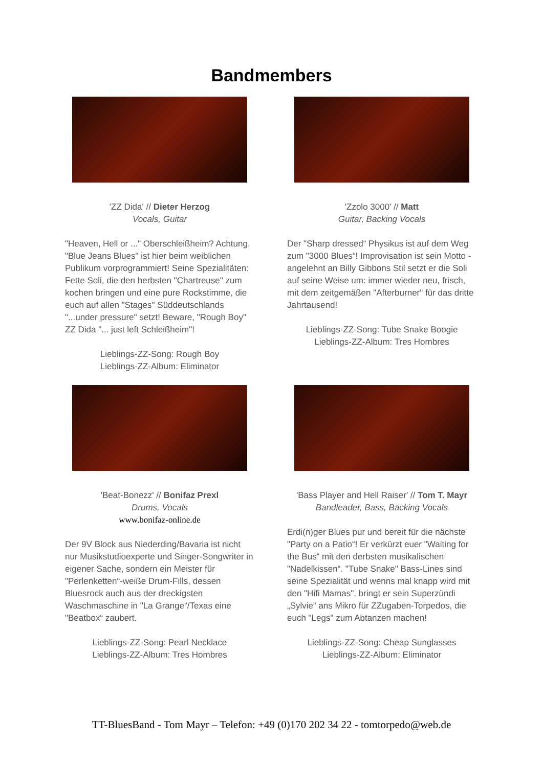Bandmembers
'ZZ Dida' // Dieter Herzog
Vocals, Guitar
"Heaven, Hell or ..." Oberschleißheim? Achtung, "Blue Jeans Blues" ist hier beim weiblichen Publikum vorprogrammiert! Seine Spezialitäten: Fette Soli, die den herbsten "Chartreuse" zum kochen bringen und eine pure Rockstimme, die euch auf allen "Stages" Süddeutschlands "...under pressure" setzt! Beware, "Rough Boy" ZZ Dida "... just left Schleißheim"!
Lieblings-ZZ-Song: Rough Boy
Lieblings-ZZ-Album: Eliminator
'Zzolo 3000' // Matt
Guitar, Backing Vocals
Der "Sharp dressed“ Physikus ist auf dem Weg zum "3000 Blues“! Improvisation ist sein Motto - angelehnt an Billy Gibbons Stil setzt er die Soli auf seine Weise um: immer wieder neu, frisch, mit dem zeitgemäßen "Afterburner" für das dritte Jahrtausend!
Lieblings-ZZ-Song: Tube Snake Boogie
Lieblings-ZZ-Album: Tres Hombres
'Beat-Bonezz' // Bonifaz Prexl
Drums, Vocals
www.bonifaz-online.de
Der 9V Block aus Niederding/Bavaria ist nicht nur Musikstudioexperte und Singer-Songwriter in eigener Sache, sondern ein Meister für "Perlenketten“-weiße Drum-Fills, dessen Bluesrock auch aus der dreckigsten Waschmaschine in "La Grange“/Texas eine "Beatbox“ zaubert.
Lieblings-ZZ-Song: Pearl Necklace
Lieblings-ZZ-Album: Tres Hombres
'Bass Player and Hell Raiser' // Tom T. Mayr
Bandleader, Bass, Backing Vocals
Erdi(n)ger Blues pur und bereit für die nächste "Party on a Patio“! Er verkürzt euer "Waiting for the Bus“ mit den derbsten musikalischen "Nadelkissen“. "Tube Snake" Bass-Lines sind seine Spezialität und wenns mal knapp wird mit den "Hifi Mamas", bringt er sein Superzündi „Sylvie“ ans Mikro für ZZugaben-Torpedos, die euch "Legs" zum Abtanzen machen!
Lieblings-ZZ-Song: Cheap Sunglasses
Lieblings-ZZ-Album: Eliminator
TT-BluesBand - Tom Mayr – Telefon: +49 (0)170 202 34 22 - tomtorpedo@web.de